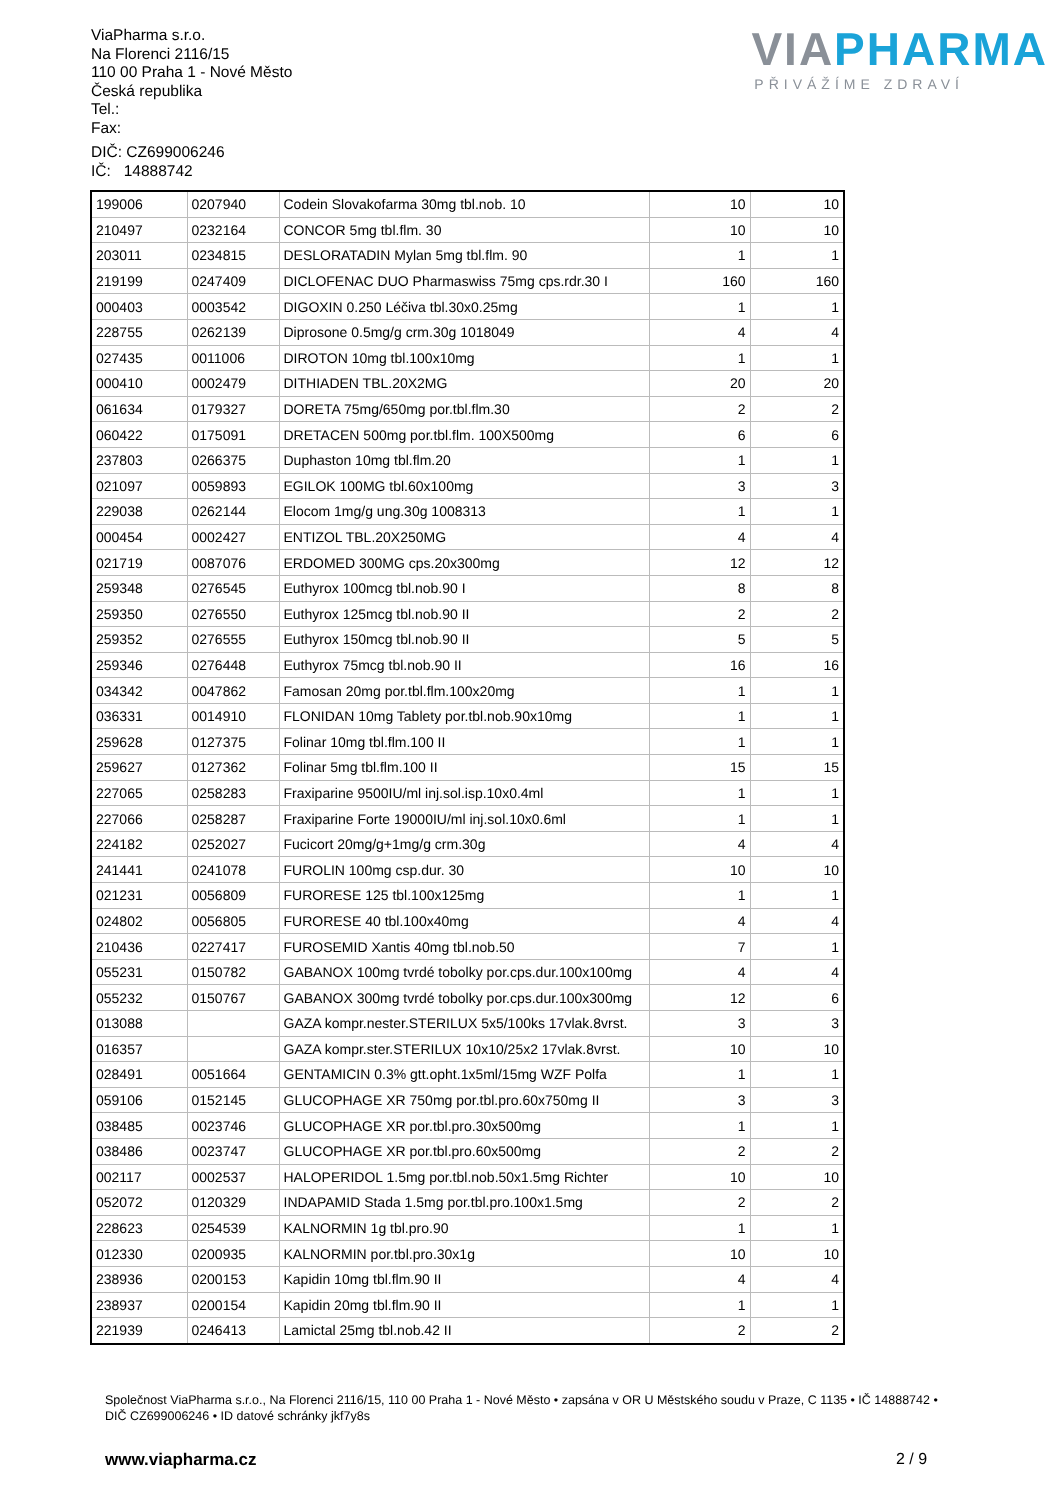ViaPharma s.r.o.
Na Florenci 2116/15
110 00 Praha 1 - Nové Město
Česká republika
Tel.:
Fax:
DIČ: CZ699006246
IČ: 14888742
VIAPHARMA
PŘIVÁŽÍME ZDRAVÍ
| 199006 | 0207940 | Codein Slovakofarma 30mg tbl.nob. 10 | 10 | 10 |
| 210497 | 0232164 | CONCOR 5mg tbl.flm. 30 | 10 | 10 |
| 203011 | 0234815 | DESLORATADIN Mylan 5mg tbl.flm. 90 | 1 | 1 |
| 219199 | 0247409 | DICLOFENAC DUO Pharmaswiss 75mg cps.rdr.30 I | 160 | 160 |
| 000403 | 0003542 | DIGOXIN 0.250 Léčiva tbl.30x0.25mg | 1 | 1 |
| 228755 | 0262139 | Diprosone 0.5mg/g crm.30g 1018049 | 4 | 4 |
| 027435 | 0011006 | DIROTON 10mg tbl.100x10mg | 1 | 1 |
| 000410 | 0002479 | DITHIADEN TBL.20X2MG | 20 | 20 |
| 061634 | 0179327 | DORETA 75mg/650mg por.tbl.flm.30 | 2 | 2 |
| 060422 | 0175091 | DRETACEN 500mg por.tbl.flm. 100X500mg | 6 | 6 |
| 237803 | 0266375 | Duphaston 10mg tbl.flm.20 | 1 | 1 |
| 021097 | 0059893 | EGILOK 100MG tbl.60x100mg | 3 | 3 |
| 229038 | 0262144 | Elocom 1mg/g ung.30g 1008313 | 1 | 1 |
| 000454 | 0002427 | ENTIZOL TBL.20X250MG | 4 | 4 |
| 021719 | 0087076 | ERDOMED 300MG cps.20x300mg | 12 | 12 |
| 259348 | 0276545 | Euthyrox 100mcg tbl.nob.90 I | 8 | 8 |
| 259350 | 0276550 | Euthyrox 125mcg tbl.nob.90 II | 2 | 2 |
| 259352 | 0276555 | Euthyrox 150mcg tbl.nob.90 II | 5 | 5 |
| 259346 | 0276448 | Euthyrox 75mcg tbl.nob.90 II | 16 | 16 |
| 034342 | 0047862 | Famosan 20mg por.tbl.flm.100x20mg | 1 | 1 |
| 036331 | 0014910 | FLONIDAN 10mg Tablety por.tbl.nob.90x10mg | 1 | 1 |
| 259628 | 0127375 | Folinar 10mg tbl.flm.100 II | 1 | 1 |
| 259627 | 0127362 | Folinar 5mg tbl.flm.100 II | 15 | 15 |
| 227065 | 0258283 | Fraxiparine 9500IU/ml inj.sol.isp.10x0.4ml | 1 | 1 |
| 227066 | 0258287 | Fraxiparine Forte 19000IU/ml inj.sol.10x0.6ml | 1 | 1 |
| 224182 | 0252027 | Fucicort 20mg/g+1mg/g crm.30g | 4 | 4 |
| 241441 | 0241078 | FUROLIN 100mg csp.dur. 30 | 10 | 10 |
| 021231 | 0056809 | FURORESE 125 tbl.100x125mg | 1 | 1 |
| 024802 | 0056805 | FURORESE 40 tbl.100x40mg | 4 | 4 |
| 210436 | 0227417 | FUROSEMID Xantis 40mg tbl.nob.50 | 7 | 1 |
| 055231 | 0150782 | GABANOX 100mg tvrdé tobolky por.cps.dur.100x100mg | 4 | 4 |
| 055232 | 0150767 | GABANOX 300mg tvrdé tobolky por.cps.dur.100x300mg | 12 | 6 |
| 013088 | | GAZA kompr.nester.STERILUX 5x5/100ks 17vlak.8vrst. | 3 | 3 |
| 016357 | | GAZA kompr.ster.STERILUX 10x10/25x2 17vlak.8vrst. | 10 | 10 |
| 028491 | 0051664 | GENTAMICIN 0.3% gtt.opht.1x5ml/15mg WZF Polfa | 1 | 1 |
| 059106 | 0152145 | GLUCOPHAGE XR 750mg por.tbl.pro.60x750mg II | 3 | 3 |
| 038485 | 0023746 | GLUCOPHAGE XR por.tbl.pro.30x500mg | 1 | 1 |
| 038486 | 0023747 | GLUCOPHAGE XR por.tbl.pro.60x500mg | 2 | 2 |
| 002117 | 0002537 | HALOPERIDOL 1.5mg por.tbl.nob.50x1.5mg Richter | 10 | 10 |
| 052072 | 0120329 | INDAPAMID Stada 1.5mg por.tbl.pro.100x1.5mg | 2 | 2 |
| 228623 | 0254539 | KALNORMIN 1g tbl.pro.90 | 1 | 1 |
| 012330 | 0200935 | KALNORMIN por.tbl.pro.30x1g | 10 | 10 |
| 238936 | 0200153 | Kapidin 10mg tbl.flm.90 II | 4 | 4 |
| 238937 | 0200154 | Kapidin 20mg tbl.flm.90 II | 1 | 1 |
| 221939 | 0246413 | Lamictal 25mg tbl.nob.42 II | 2 | 2 |
Společnost ViaPharma s.r.o., Na Florenci 2116/15, 110 00 Praha 1 - Nové Město • zapsána v OR U Městského soudu v Praze, C 1135 • IČ 14888742 • DIČ CZ699006246 • ID datové schránky jkf7y8s
www.viapharma.cz 2 / 9